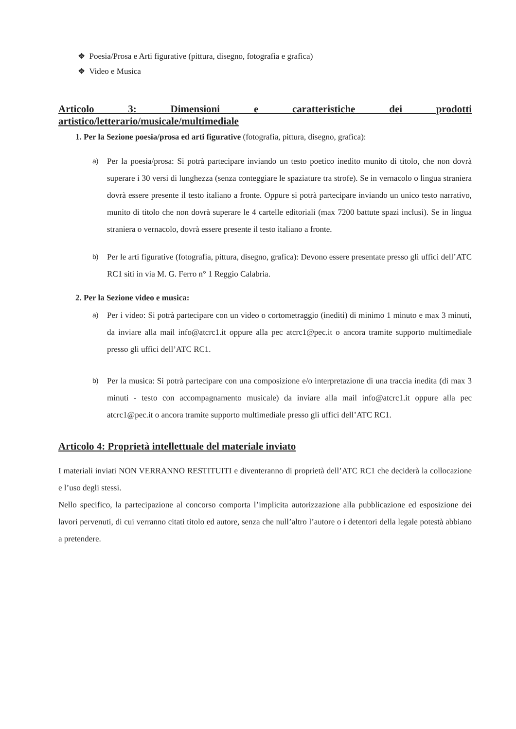❖ Poesia/Prosa e Arti figurative (pittura, disegno, fotografia e grafica)
❖ Video e Musica
Articolo 3: Dimensioni e caratteristiche dei prodotti
artistico/letterario/musicale/multimediale
1. Per la Sezione poesia/prosa ed arti figurative (fotografia, pittura, disegno, grafica):
a)
Per la poesia/prosa: Si potrà partecipare inviando un testo poetico inedito munito di titolo, che non dovrà superare i 30 versi di lunghezza (senza conteggiare le spaziature tra strofe). Se in vernacolo o lingua straniera dovrà essere presente il testo italiano a fronte. Oppure si potrà partecipare inviando un unico testo narrativo, munito di titolo che non dovrà superare le 4 cartelle editoriali (max 7200 battute spazi inclusi). Se in lingua straniera o vernacolo, dovrà essere presente il testo italiano a fronte.
b)
Per le arti figurative (fotografia, pittura, disegno, grafica): Devono essere presentate presso gli uffici dell’ATC RC1 siti in via M. G. Ferro n° 1 Reggio Calabria.
2. Per la Sezione video e musica:
a)
Per i video: Si potrà partecipare con un video o cortometraggio (inediti) di minimo 1 minuto e max 3 minuti, da inviare alla mail info@atcrc1.it oppure alla pec atcrc1@pec.it o ancora tramite supporto multimediale presso gli uffici dell’ATC RC1.
b)
Per la musica: Si potrà partecipare con una composizione e/o interpretazione di una traccia inedita (di max 3 minuti - testo con accompagnamento musicale) da inviare alla mail info@atcrc1.it oppure alla pec atcrc1@pec.it o ancora tramite supporto multimediale presso gli uffici dell’ATC RC1.
Articolo 4: Proprietà intellettuale del materiale inviato
I materiali inviati NON VERRANNO RESTITUITI e diventeranno di proprietà dell’ATC RC1 che deciderà la collocazione e l’uso degli stessi.
Nello specifico, la partecipazione al concorso comporta l’implicita autorizzazione alla pubblicazione ed esposizione dei lavori pervenuti, di cui verranno citati titolo ed autore, senza che null’altro l’autore o i detentori della legale potestà abbiano a pretendere.